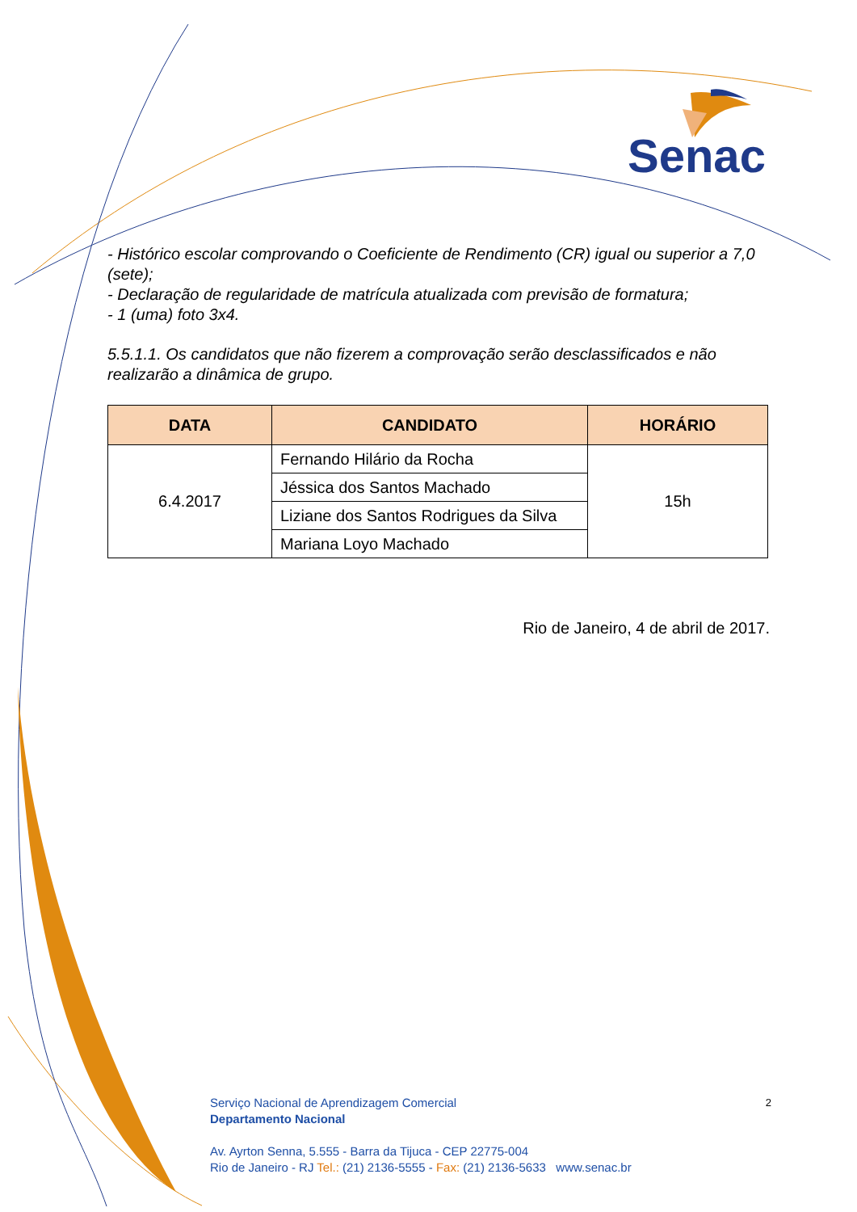Senac
- Histórico escolar comprovando o Coeficiente de Rendimento (CR) igual ou superior a 7,0 (sete);
- Declaração de regularidade de matrícula atualizada com previsão de formatura;
- 1 (uma) foto 3x4.
5.5.1.1. Os candidatos que não fizerem a comprovação serão desclassificados e não realizarão a dinâmica de grupo.
| DATA | CANDIDATO | HORÁRIO |
| --- | --- | --- |
| 6.4.2017 | Fernando Hilário da Rocha | 15h |
| | Jéssica dos Santos Machado | |
| | Liziane dos Santos Rodrigues da Silva | |
| | Mariana Loyo Machado | |
Rio de Janeiro, 4 de abril de 2017.
2
Serviço Nacional de Aprendizagem Comercial
Departamento Nacional
Av. Ayrton Senna, 5.555 - Barra da Tijuca - CEP 22775-004
Rio de Janeiro - RJ Tel.: (21) 2136-5555 - Fax: (21) 2136-5633 www.senac.br